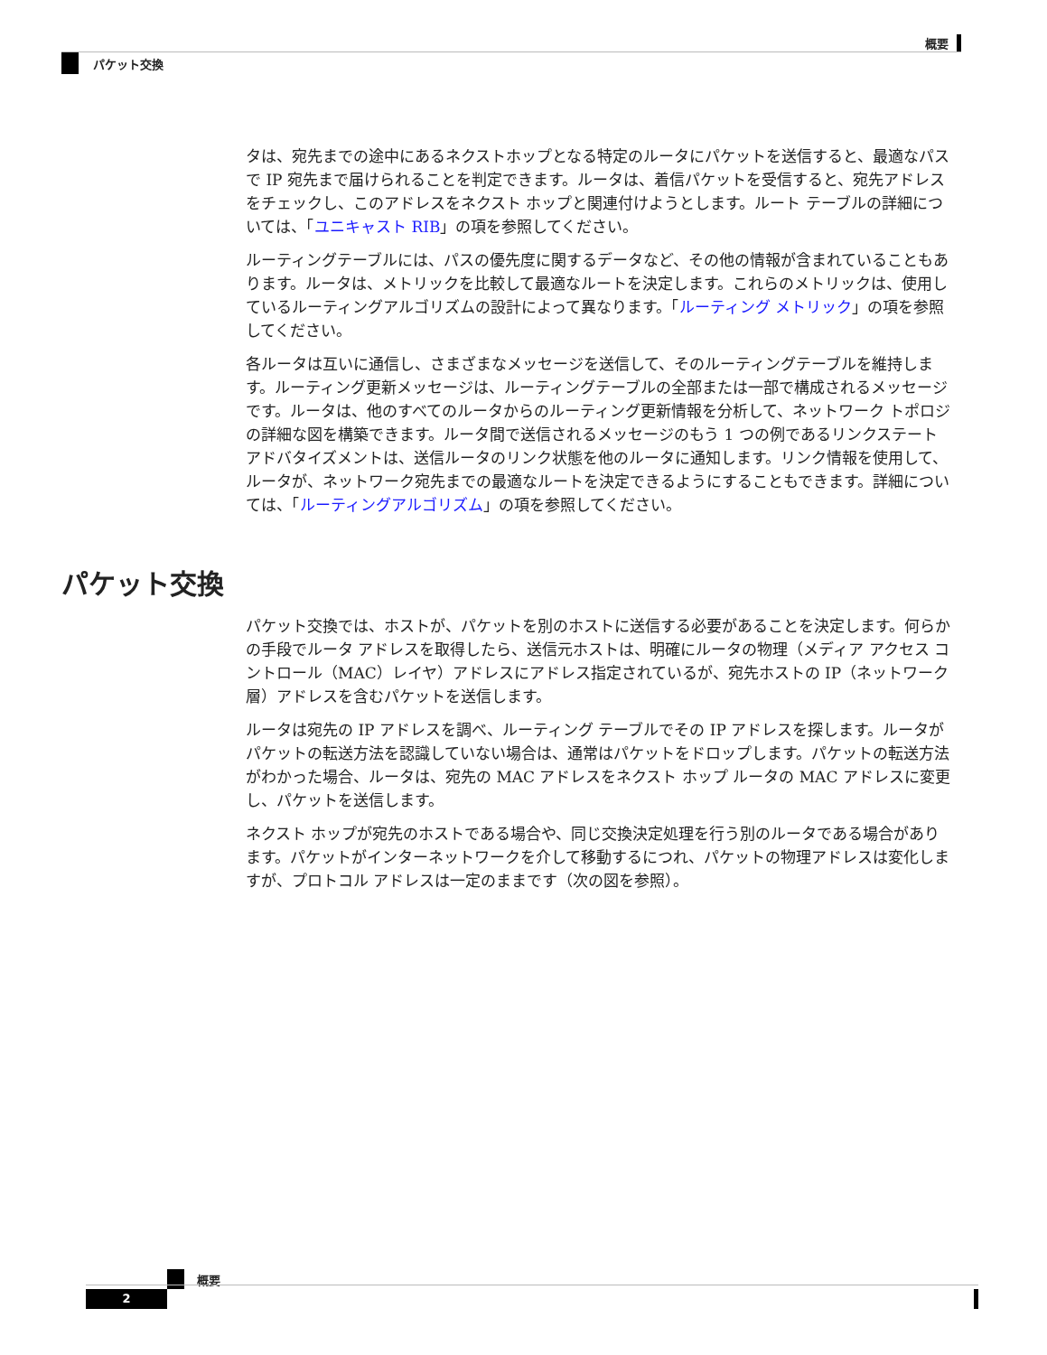概要
パケット交換
タは、宛先までの途中にあるネクストホップとなる特定のルータにパケットを送信すると、最適なパスで IP 宛先まで届けられることを判定できます。ルータは、着信パケットを受信すると、宛先アドレスをチェックし、このアドレスをネクスト ホップと関連付けようとします。ルート テーブルの詳細については、「ユニキャスト RIB」の項を参照してください。
ルーティングテーブルには、パスの優先度に関するデータなど、その他の情報が含まれていることもあります。ルータは、メトリックを比較して最適なルートを決定します。これらのメトリックは、使用しているルーティングアルゴリズムの設計によって異なります。「ルーティング メトリック」の項を参照してください。
各ルータは互いに通信し、さまざまなメッセージを送信して、そのルーティングテーブルを維持します。ルーティング更新メッセージは、ルーティングテーブルの全部または一部で構成されるメッセージです。ルータは、他のすべてのルータからのルーティング更新情報を分析して、ネットワーク トポロジの詳細な図を構築できます。ルータ間で送信されるメッセージのもう 1 つの例であるリンクステート アドバタイズメントは、送信ルータのリンク状態を他のルータに通知します。リンク情報を使用して、ルータが、ネットワーク宛先までの最適なルートを決定できるようにすることもできます。詳細については、「ルーティングアルゴリズム」の項を参照してください。
パケット交換
パケット交換では、ホストが、パケットを別のホストに送信する必要があることを決定します。何らかの手段でルータ アドレスを取得したら、送信元ホストは、明確にルータの物理（メディア アクセス コントロール（MAC）レイヤ）アドレスにアドレス指定されているが、宛先ホストの IP（ネットワーク層）アドレスを含むパケットを送信します。
ルータは宛先の IP アドレスを調べ、ルーティング テーブルでその IP アドレスを探します。ルータがパケットの転送方法を認識していない場合は、通常はパケットをドロップします。パケットの転送方法がわかった場合、ルータは、宛先の MAC アドレスをネクスト ホップ ルータの MAC アドレスに変更し、パケットを送信します。
ネクスト ホップが宛先のホストである場合や、同じ交換決定処理を行う別のルータである場合があります。パケットがインターネットワークを介して移動するにつれ、パケットの物理アドレスは変化しますが、プロトコル アドレスは一定のままです（次の図を参照）。
概要
2